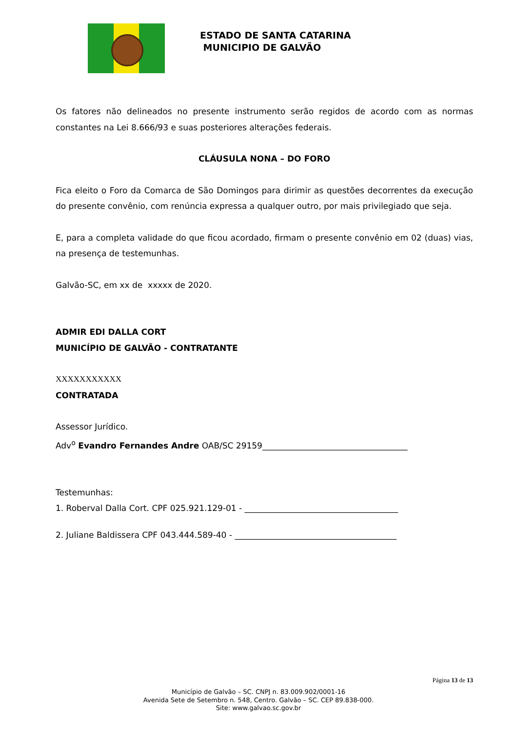ESTADO DE SANTA CATARINA
MUNICIPIO DE GALVÃO
Os fatores não delineados no presente instrumento serão regidos de acordo com as normas constantes na Lei 8.666/93 e suas posteriores alterações federais.
CLÁUSULA NONA – DO FORO
Fica eleito o Foro da Comarca de São Domingos para dirimir as questões decorrentes da execução do presente convênio, com renúncia expressa a qualquer outro, por mais privilegiado que seja.
E, para a completa validade do que ficou acordado, firmam o presente convênio em 02 (duas) vias, na presença de testemunhas.
Galvão-SC, em xx de xxxxx de 2020.
ADMIR EDI DALLA CORT
MUNICÍPIO DE GALVÃO - CONTRATANTE
XXXXXXXXXXX
CONTRATADA
Assessor Jurídico.
Adv<sup>o</sup> Evandro Fernandes Andre OAB/SC 29159___________________________________
Testemunhas:
1. Roberval Dalla Cort. CPF 025.921.129-01 - _____________________________________
2. Juliane Baldissera CPF 043.444.589-40 - _______________________________________
Página 13 de 13
Município de Galvão – SC. CNPJ n. 83.009.902/0001-16
Avenida Sete de Setembro n. 548, Centro. Galvão – SC. CEP 89.838-000.
Site: www.galvao.sc.gov.br